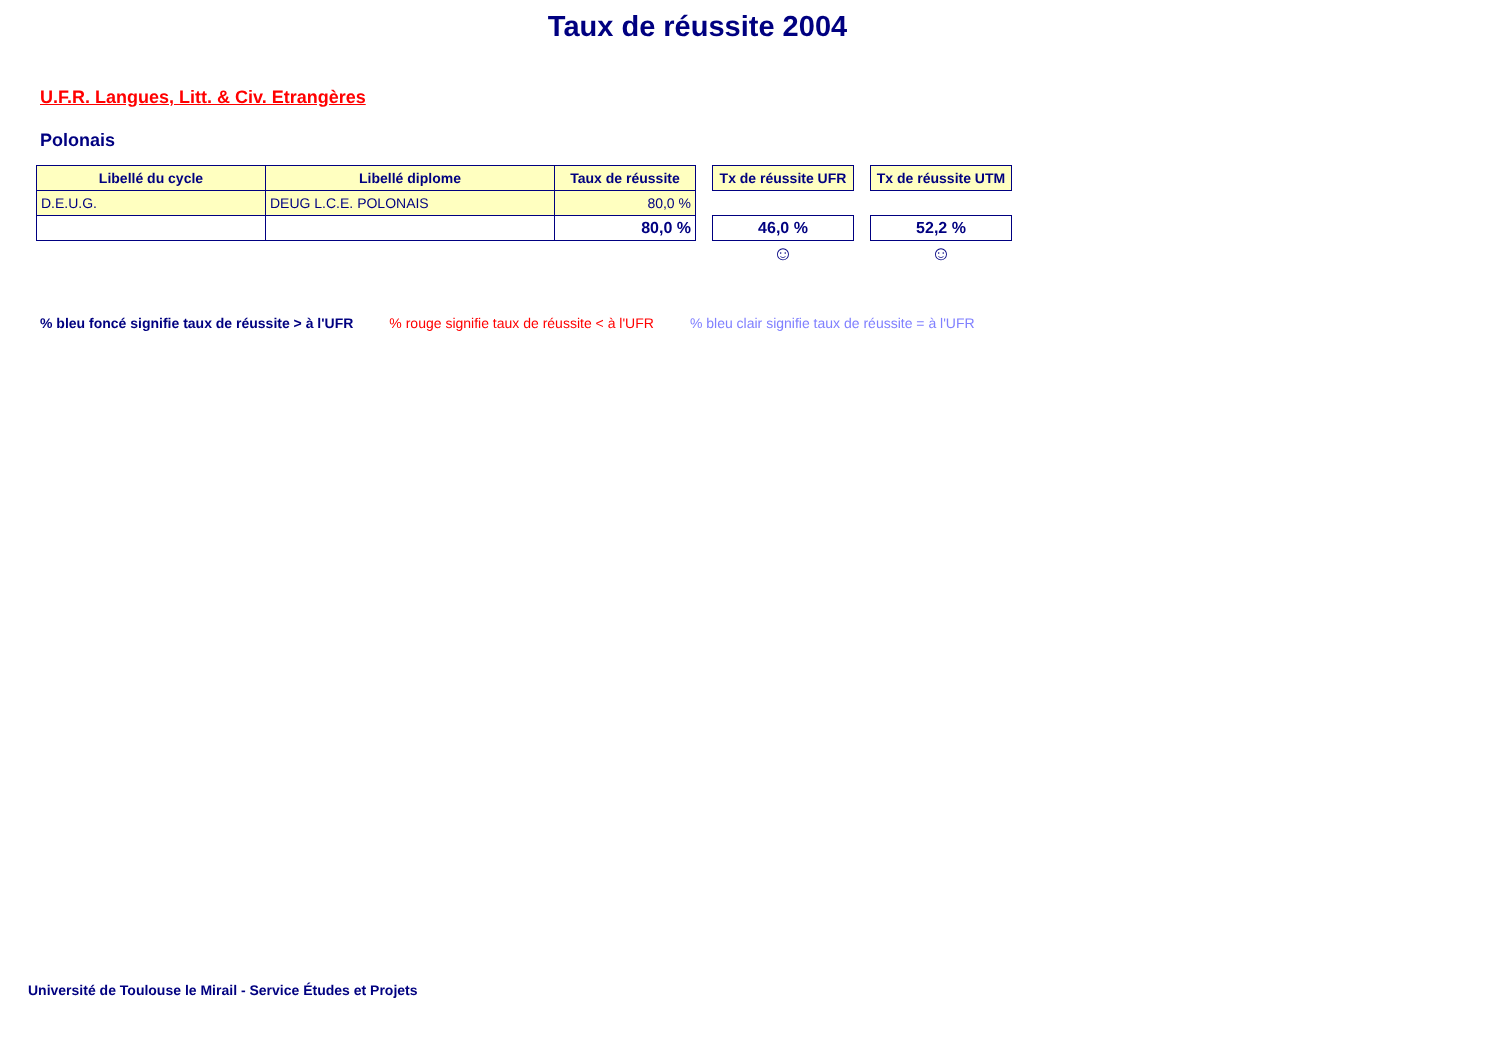Taux de réussite 2004
U.F.R. Langues, Litt. & Civ. Etrangères
Polonais
| Libellé du cycle | Libellé diplome | Taux de réussite | | Tx de réussite UFR | | Tx de réussite UTM |
| D.E.U.G. | DEUG L.C.E. POLONAIS | 80,0 % | | | | |
| | | 80,0 % | | 46,0 % | | 52,2 % |
| | | | | ☺ | | ☺ |
% bleu foncé signifie taux de réussite > à l'UFR% rouge signifie taux de réussite < à l'UFR% bleu clair signifie taux de réussite = à l'UFR
Université de Toulouse le Mirail - Service Études et Projets